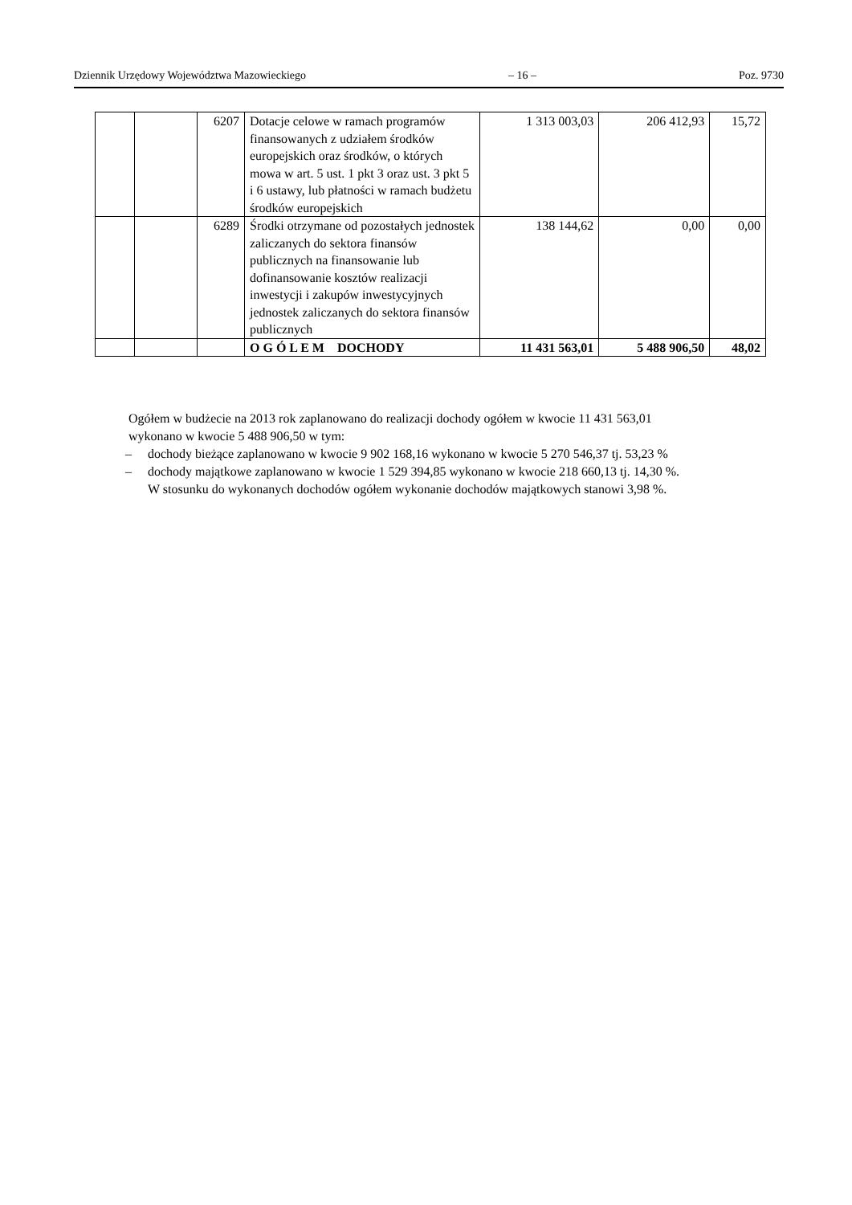Dziennik Urzędowy Województwa Mazowieckiego – 16 – Poz. 9730
| | | 6207 | Dotacje celowe w ramach programów finansowanych z udziałem środków europejskich oraz środków, o których mowa w art. 5 ust. 1 pkt 3 oraz ust. 3 pkt 5 i 6 ustawy, lub płatności w ramach budżetu środków europejskich | 1 313 003,03 | 206 412,93 | 15,72 |
| | | 6289 | Środki otrzymane od pozostałych jednostek zaliczanych do sektora finansów publicznych na finansowanie lub dofinansowanie kosztów realizacji inwestycji i zakupów inwestycyjnych jednostek zaliczanych do sektora finansów publicznych | 138 144,62 | 0,00 | 0,00 |
| | | | O G Ó L E M DOCHODY | 11 431 563,01 | 5 488 906,50 | 48,02 |
Ogółem w budżecie na 2013 rok zaplanowano do realizacji dochody ogółem w kwocie 11 431 563,01 wykonano w kwocie 5 488 906,50 w tym:
– dochody bieżące zaplanowano w kwocie 9 902 168,16 wykonano w kwocie 5 270 546,37 tj. 53,23 %
– dochody majątkowe zaplanowano w kwocie 1 529 394,85 wykonano w kwocie 218 660,13 tj. 14,30 %.
W stosunku do wykonanych dochodów ogółem wykonanie dochodów majątkowych stanowi 3,98 %.